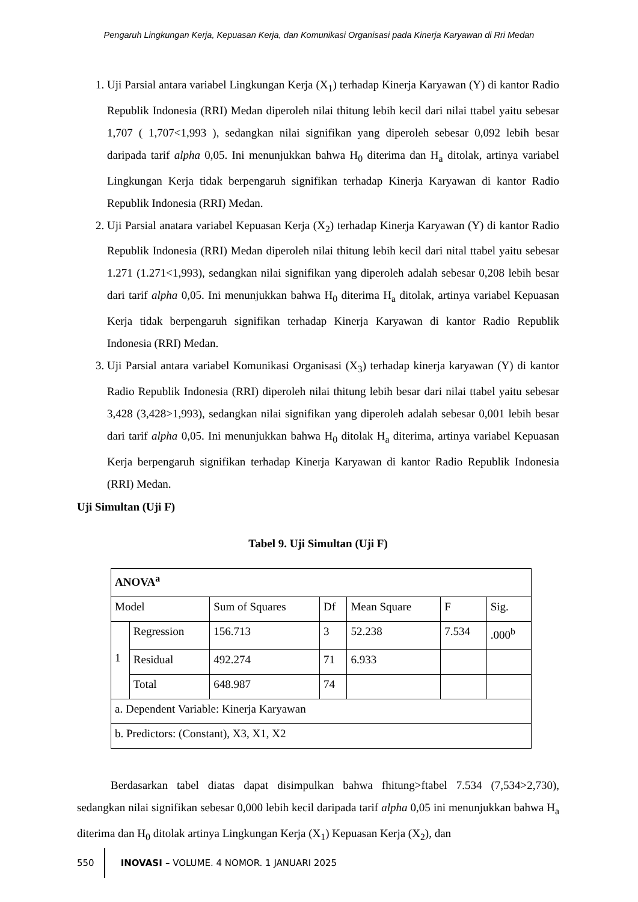Pengaruh Lingkungan Kerja, Kepuasan Kerja, dan Komunikasi Organisasi pada Kinerja Karyawan di Rri Medan
1. Uji Parsial antara variabel Lingkungan Kerja (X<sub>1</sub>) terhadap Kinerja Karyawan (Y) di kantor Radio Republik Indonesia (RRI) Medan diperoleh nilai thitung lebih kecil dari nilai ttabel yaitu sebesar 1,707 ( 1,707<1,993 ), sedangkan nilai signifikan yang diperoleh sebesar 0,092 lebih besar daripada tarif alpha 0,05. Ini menunjukkan bahwa H<sub>0</sub> diterima dan H<sub>a</sub> ditolak, artinya variabel Lingkungan Kerja tidak berpengaruh signifikan terhadap Kinerja Karyawan di kantor Radio Republik Indonesia (RRI) Medan.
2. Uji Parsial anatara variabel Kepuasan Kerja (X<sub>2</sub>) terhadap Kinerja Karyawan (Y) di kantor Radio Republik Indonesia (RRI) Medan diperoleh nilai thitung lebih kecil dari nital ttabel yaitu sebesar 1.271 (1.271<1,993), sedangkan nilai signifikan yang diperoleh adalah sebesar 0,208 lebih besar dari tarif alpha 0,05. Ini menunjukkan bahwa H<sub>0</sub> diterima H<sub>a</sub> ditolak, artinya variabel Kepuasan Kerja tidak berpengaruh signifikan terhadap Kinerja Karyawan di kantor Radio Republik Indonesia (RRI) Medan.
3. Uji Parsial antara variabel Komunikasi Organisasi (X<sub>3</sub>) terhadap kinerja karyawan (Y) di kantor Radio Republik Indonesia (RRI) diperoleh nilai thitung lebih besar dari nilai ttabel yaitu sebesar 3,428 (3,428>1,993), sedangkan nilai signifikan yang diperoleh adalah sebesar 0,001 lebih besar dari tarif alpha 0,05. Ini menunjukkan bahwa H<sub>0</sub> ditolak H<sub>a</sub> diterima, artinya variabel Kepuasan Kerja berpengaruh signifikan terhadap Kinerja Karyawan di kantor Radio Republik Indonesia (RRI) Medan.
Uji Simultan (Uji F)
Tabel 9. Uji Simultan (Uji F)
| ANOVA<sup>a</sup> | | | | | | |
| Model | | Sum of Squares | Df | Mean Square | F | Sig. |
| 1 | Regression | 156.713 | 3 | 52.238 | 7.534 | .000<sup>b</sup> |
| | Residual | 492.274 | 71 | 6.933 | | |
| | Total | 648.987 | 74 | | | |
| a. Dependent Variable: Kinerja Karyawan | | | | | | |
| b. Predictors: (Constant), X3, X1, X2 | | | | | | |
Berdasarkan tabel diatas dapat disimpulkan bahwa fhitung>ftabel 7.534 (7,534>2,730), sedangkan nilai signifikan sebesar 0,000 lebih kecil daripada tarif alpha 0,05 ini menunjukkan bahwa H<sub>a</sub> diterima dan H<sub>0</sub> ditolak artinya Lingkungan Kerja (X<sub>1</sub>) Kepuasan Kerja (X<sub>2</sub>), dan
550
INOVASI – VOLUME. 4 NOMOR. 1 JANUARI 2025